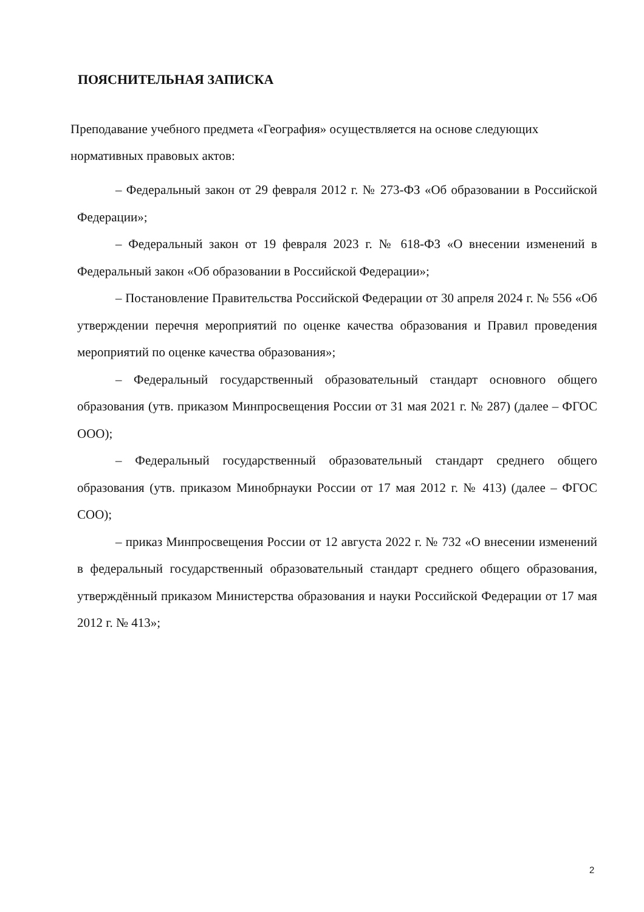ПОЯСНИТЕЛЬНАЯ ЗАПИСКА
Преподавание учебного предмета «География» осуществляется на основе следующих нормативных правовых актов:
– Федеральный закон от 29 февраля 2012 г. № 273-ФЗ «Об образовании в Российской Федерации»;
– Федеральный закон от 19 февраля 2023 г. № 618-ФЗ «О внесении изменений в Федеральный закон «Об образовании в Российской Федерации»;
– Постановление Правительства Российской Федерации от 30 апреля 2024 г. № 556 «Об утверждении перечня мероприятий по оценке качества образования и Правил проведения мероприятий по оценке качества образования»;
– Федеральный государственный образовательный стандарт основного общего образования (утв. приказом Минпросвещения России от 31 мая 2021 г. № 287) (далее – ФГОС ООО);
– Федеральный государственный образовательный стандарт среднего общего образования (утв. приказом Минобрнауки России от 17 мая 2012 г. № 413) (далее – ФГОС СОО);
– приказ Минпросвещения России от 12 августа 2022 г. № 732 «О внесении изменений в федеральный государственный образовательный стандарт среднего общего образования, утверждённый приказом Министерства образования и науки Российской Федерации от 17 мая 2012 г. № 413»;
2